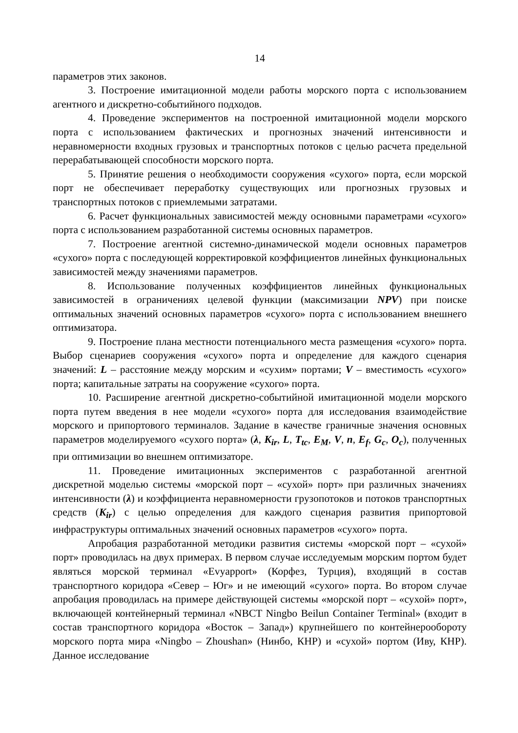14
параметров этих законов.
3. Построение имитационной модели работы морского порта с использованием агентного и дискретно-событийного подходов.
4. Проведение экспериментов на построенной имитационной модели морского порта с использованием фактических и прогнозных значений интенсивности и неравномерности входных грузовых и транспортных потоков с целью расчета предельной перерабатывающей способности морского порта.
5. Принятие решения о необходимости сооружения «сухого» порта, если морской порт не обеспечивает переработку существующих или прогнозных грузовых и транспортных потоков с приемлемыми затратами.
6. Расчет функциональных зависимостей между основными параметрами «сухого» порта с использованием разработанной системы основных параметров.
7. Построение агентной системно-динамической модели основных параметров «сухого» порта с последующей корректировкой коэффициентов линейных функциональных зависимостей между значениями параметров.
8. Использование полученных коэффициентов линейных функциональных зависимостей в ограничениях целевой функции (максимизации NPV) при поиске оптимальных значений основных параметров «сухого» порта с использованием внешнего оптимизатора.
9. Построение плана местности потенциального места размещения «сухого» порта. Выбор сценариев сооружения «сухого» порта и определение для каждого сценария значений: L – расстояние между морским и «сухим» портами; V – вместимость «сухого» порта; капитальные затраты на сооружение «сухого» порта.
10. Расширение агентной дискретно-событийной имитационной модели морского порта путем введения в нее модели «сухого» порта для исследования взаимодействие морского и припортового терминалов. Задание в качестве граничные значения основных параметров моделируемого «сухого порта» (λ, K<sub>ir</sub>, L, T<sub>tc</sub>, E<sub>M</sub>, V, n, E<sub>f</sub>, G<sub>c</sub>, O<sub>c</sub>), полученных при оптимизации во внешнем оптимизаторе.
11. Проведение имитационных экспериментов с разработанной агентной дискретной моделью системы «морской порт – «сухой» порт» при различных значениях интенсивности (λ) и коэффициента неравномерности грузопотоков и потоков транспортных средств (K<sub>ir</sub>) с целью определения для каждого сценария развития припортовой инфраструктуры оптимальных значений основных параметров «сухого» порта.
Апробация разработанной методики развития системы «морской порт – «сухой» порт» проводилась на двух примерах. В первом случае исследуемым морским портом будет являться морской терминал «Evyapport» (Корфез, Турция), входящий в состав транспортного коридора «Север – Юг» и не имеющий «сухого» порта. Во втором случае апробация проводилась на примере действующей системы «морской порт – «сухой» порт», включающей контейнерный терминал «NBCT Ningbo Beilun Container Terminal» (входит в состав транспортного коридора «Восток – Запад») крупнейшего по контейнерообороту морского порта мира «Ningbo – Zhoushan» (Нинбо, КНР) и «сухой» портом (Иву, КНР). Данное исследование